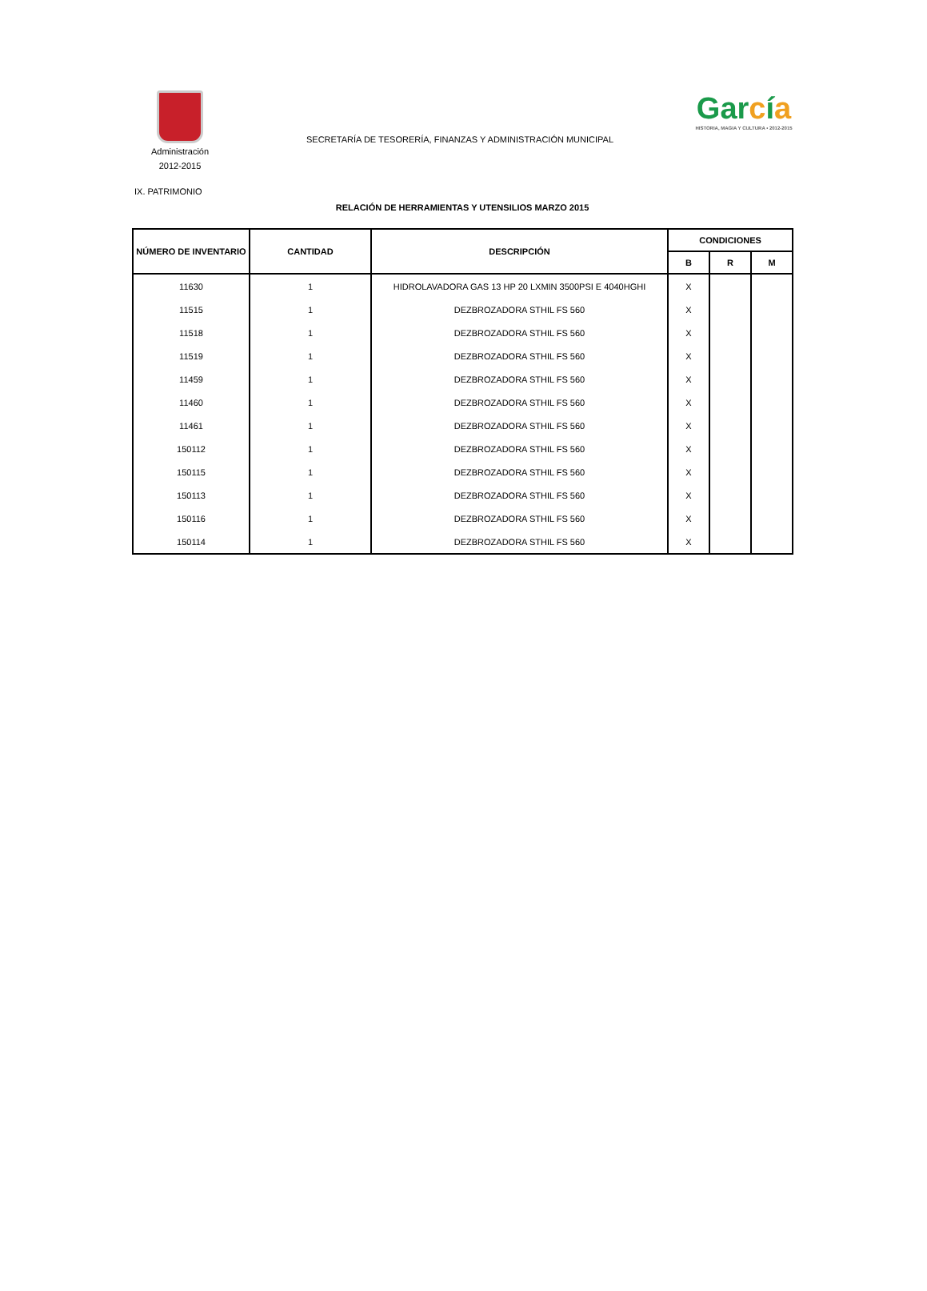Administración
2012-2015
SECRETARÍA DE TESORERÍA, FINANZAS Y ADMINISTRACIÓN MUNICIPAL
García
HISTORIA, MAGIA Y CULTURA • 2012-2015
IX. PATRIMONIO
RELACIÓN DE HERRAMIENTAS Y UTENSILIOS MARZO 2015
| NÚMERO DE INVENTARIO | CANTIDAD | DESCRIPCIÓN | CONDICIONES | | |
| --- | --- | --- | --- | --- | --- |
| | | | B | R | M |
| 11630 | 1 | HIDROLAVADORA GAS 13 HP 20 LXMIN 3500PSI E 4040HGHI | X | | |
| 11515 | 1 | DEZBROZADORA STHIL FS 560 | X | | |
| 11518 | 1 | DEZBROZADORA STHIL FS 560 | X | | |
| 11519 | 1 | DEZBROZADORA STHIL FS 560 | X | | |
| 11459 | 1 | DEZBROZADORA STHIL FS 560 | X | | |
| 11460 | 1 | DEZBROZADORA STHIL FS 560 | X | | |
| 11461 | 1 | DEZBROZADORA STHIL FS 560 | X | | |
| 150112 | 1 | DEZBROZADORA STHIL FS 560 | X | | |
| 150115 | 1 | DEZBROZADORA STHIL FS 560 | X | | |
| 150113 | 1 | DEZBROZADORA STHIL FS 560 | X | | |
| 150116 | 1 | DEZBROZADORA STHIL FS 560 | X | | |
| 150114 | 1 | DEZBROZADORA STHIL FS 560 | X | | |